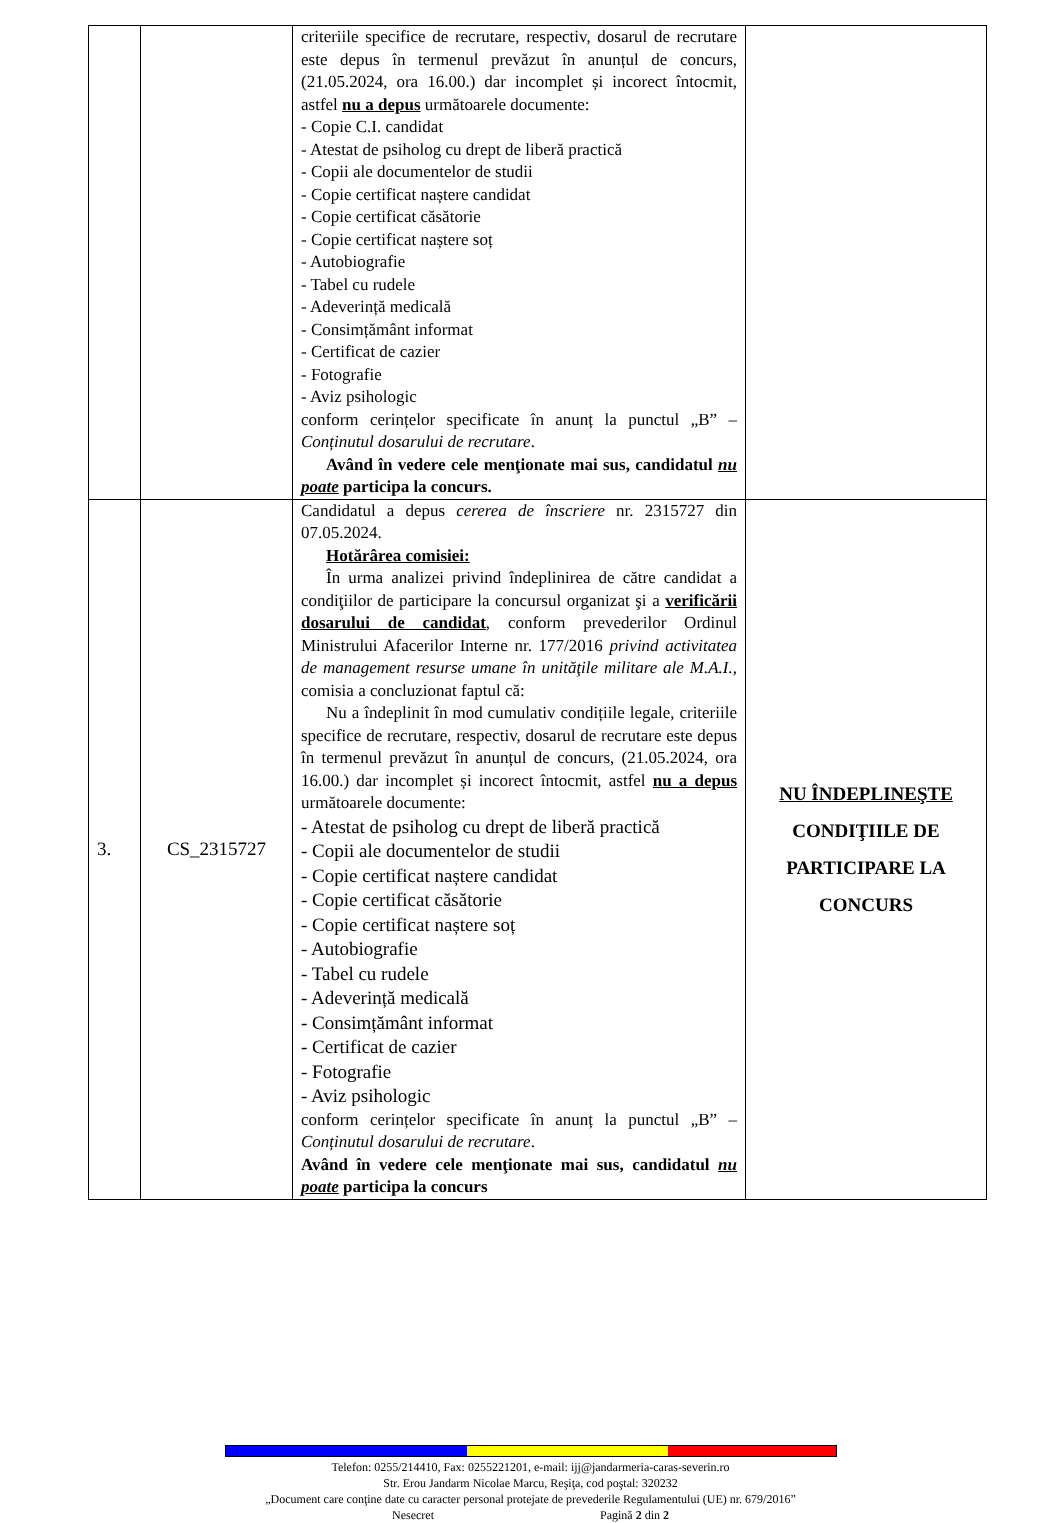| | | criteriile specifice de recrutare, respectiv, dosarul de recrutare este depus în termenul prevăzut în anunțul de concurs, (21.05.2024, ora 16.00.) dar incomplet și incorect întocmit, astfel nu a depus următoarele documente: - Copie C.I. candidat - Atestat de psiholog cu drept de liberă practică - Copii ale documentelor de studii - Copie certificat naștere candidat - Copie certificat căsătorie - Copie certificat naștere soț - Autobiografie - Tabel cu rudele - Adeverință medicală - Consimțământ informat - Certificat de cazier - Fotografie - Aviz psihologic conform cerințelor specificate în anunț la punctul „B” – Conținutul dosarului de recrutare . Având în vedere cele menţionate mai sus, candidatul nu poate participa la concurs. | |
| 3. | CS_2315727 | Candidatul a depus cererea de înscriere nr. 2315727 din 07.05.2024. Hotărârea comisiei: În urma analizei privind îndeplinirea de către candidat a condiţiilor de participare la concursul organizat şi a verificării dosarului de candidat , conform prevederilor Ordinul Ministrului Afacerilor Interne nr. 177/2016 privind activitatea de management resurse umane în unităţile militare ale M.A.I., comisia a concluzionat faptul că: Nu a îndeplinit în mod cumulativ condițiile legale, criteriile specifice de recrutare, respectiv, dosarul de recrutare este depus în termenul prevăzut în anunțul de concurs, (21.05.2024, ora 16.00.) dar incomplet și incorect întocmit, astfel nu a depus următoarele documente: - Atestat de psiholog cu drept de liberă practică - Copii ale documentelor de studii - Copie certificat naștere candidat - Copie certificat căsătorie - Copie certificat naștere soț - Autobiografie - Tabel cu rudele - Adeverință medicală - Consimțământ informat - Certificat de cazier - Fotografie - Aviz psihologic conform cerințelor specificate în anunț la punctul „B” – Conținutul dosarului de recrutare . Având în vedere cele menţionate mai sus, candidatul nu poate participa la concurs | NU ÎNDEPLINEŞTE CONDIŢIILE DE PARTICIPARE LA CONCURS |
Telefon: 0255/214410, Fax: 0255221201, e-mail: ijj@jandarmeria-caras-severin.ro
Str. Erou Jandarm Nicolae Marcu, Reşiţa, cod poştal: 320232
„Document care conţine date cu caracter personal protejate de prevederile Regulamentului (UE) nr. 679/2016”
Nesecret Pagină 2 din 2